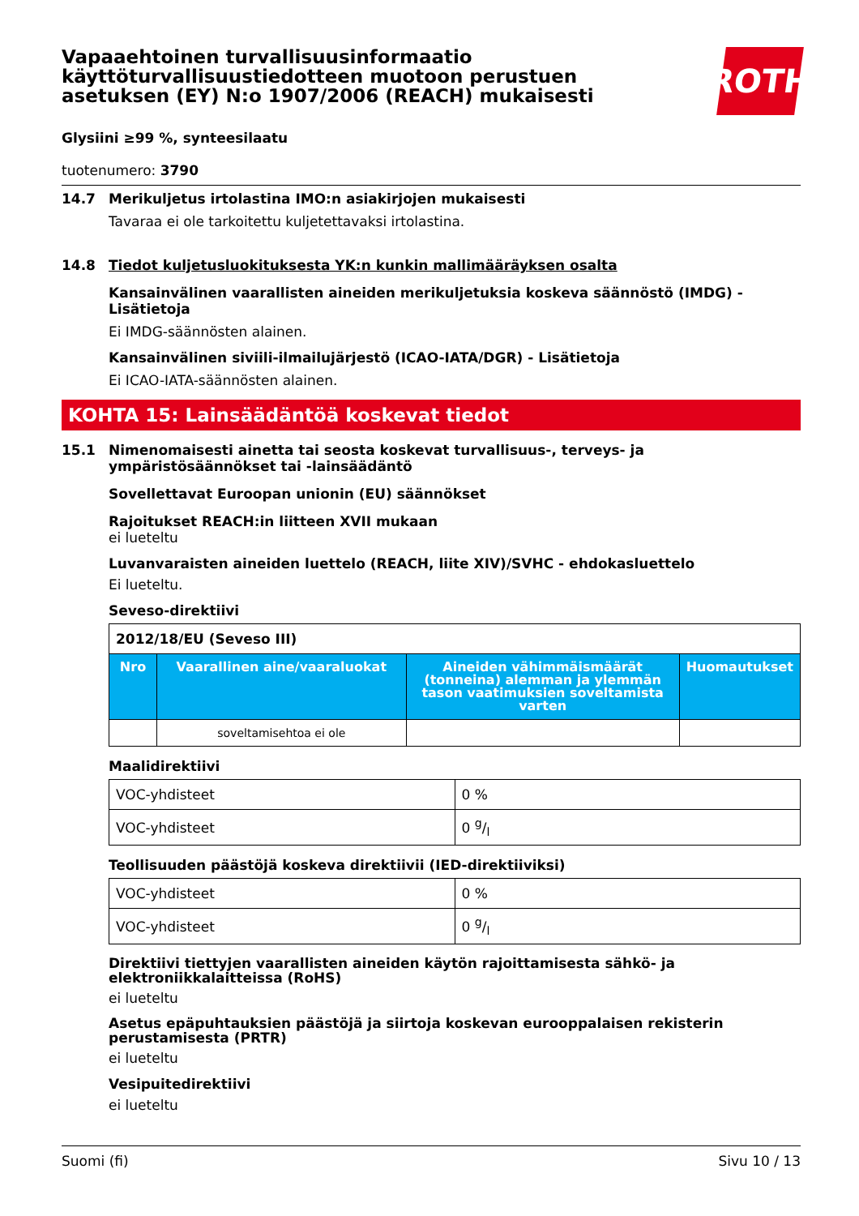ROTH
Vapaaehtoinen turvallisuusinformaatio käyttöturvallisuustiedotteen muotoon perustuen asetuksen (EY) N:o 1907/2006 (REACH) mukaisesti
Glysiini ≥99 %, synteesilaatu
tuotenumero: 3790
14.7 Merikuljetus irtolastina IMO:n asiakirjojen mukaisesti
Tavaraa ei ole tarkoitettu kuljetettavaksi irtolastina.
14.8 Tiedot kuljetusluokituksesta YK:n kunkin mallimääräyksen osalta
Kansainvälinen vaarallisten aineiden merikuljetuksia koskeva säännöstö (IMDG) - Lisätietoja
Ei IMDG-säännösten alainen.
Kansainvälinen siviili-ilmailujärjestö (ICAO-IATA/DGR) - Lisätietoja
Ei ICAO-IATA-säännösten alainen.
KOHTA 15: Lainsäädäntöä koskevat tiedot
15.1 Nimenomaisesti ainetta tai seosta koskevat turvallisuus-, terveys- ja ympäristösäännökset tai -lainsäädäntö
Sovellettavat Euroopan unionin (EU) säännökset
Rajoitukset REACH:in liitteen XVII mukaan
ei lueteltu
Luvanvaraisten aineiden luettelo (REACH, liite XIV)/SVHC - ehdokasluettelo
Ei lueteltu.
Seveso-direktiivi
| 2012/18/EU (Seveso III) | | | |
| Nro | Vaarallinen aine/vaaraluokat | Aineiden vähimmäismäärät (tonneina) alemman ja ylemmän tason vaatimuksien soveltamista varten | Huomautukset |
| | soveltamisehtoa ei ole | | |
Maalidirektiivi
| VOC-yhdisteet | 0 % |
| VOC-yhdisteet | 0 g/l |
Teollisuuden päästöjä koskeva direktiivii (IED-direktiiviksi)
| VOC-yhdisteet | 0 % |
| VOC-yhdisteet | 0 g/l |
Direktiivi tiettyjen vaarallisten aineiden käytön rajoittamisesta sähkö- ja elektroniikkalaitteissa (RoHS)
ei lueteltu
Asetus epäpuhtauksien päästöjä ja siirtoja koskevan eurooppalaisen rekisterin perustamisesta (PRTR)
ei lueteltu
Vesipuitedirektiivi
ei lueteltu
Suomi (fi) Sivu 10 / 13